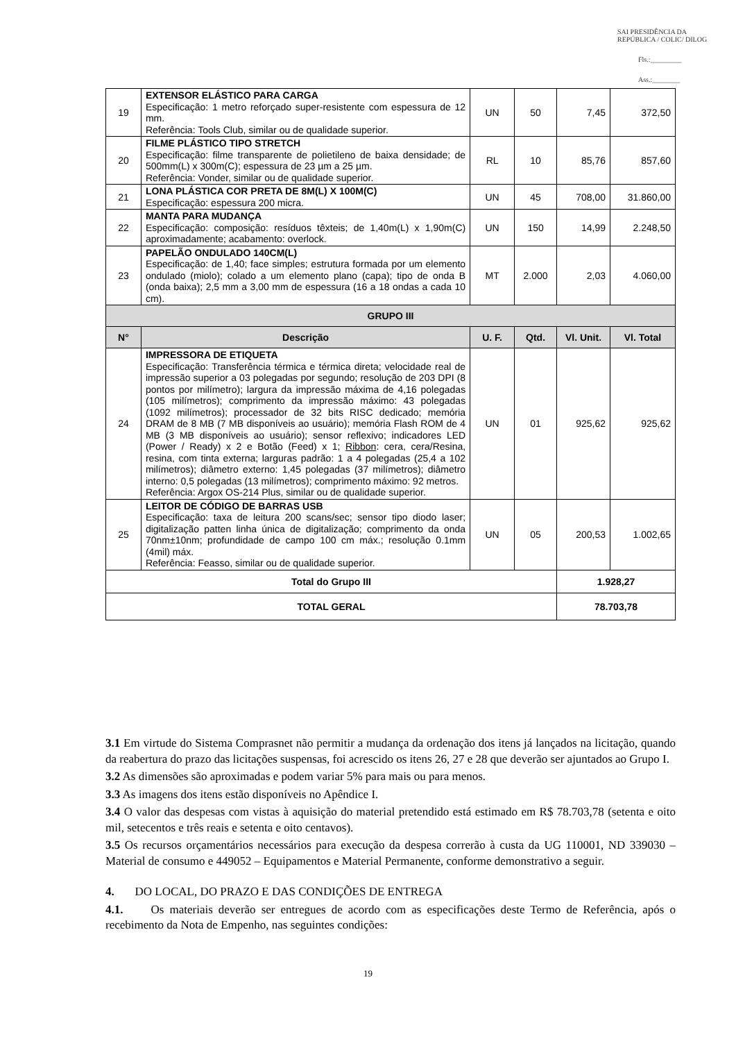SAI PRESIDÊNCIA DA REPÚBLICA / COLIC/ DILOG
Fls.:_________
Ass.:________
| 19 | EXTENSOR ELÁSTICO PARA CARGA Especificação: 1 metro reforçado super-resistente com espessura de 12 mm. Referência: Tools Club, similar ou de qualidade superior. | UN | 50 | 7,45 | 372,50 |
| 20 | FILME PLÁSTICO TIPO STRETCH Especificação: filme transparente de polietileno de baixa densidade; de 500mm(L) x 300m(C); espessura de 23 µm a 25 µm. Referência: Vonder, similar ou de qualidade superior. | RL | 10 | 85,76 | 857,60 |
| 21 | LONA PLÁSTICA COR PRETA DE 8M(L) X 100M(C) Especificação: espessura 200 micra. | UN | 45 | 708,00 | 31.860,00 |
| 22 | MANTA PARA MUDANÇA Especificação: composição: resíduos têxteis; de 1,40m(L) x 1,90m(C) aproximadamente; acabamento: overlock. | UN | 150 | 14,99 | 2.248,50 |
| 23 | PAPELÃO ONDULADO 140CM(L) Especificação: de 1,40; face simples; estrutura formada por um elemento ondulado (miolo); colado a um elemento plano (capa); tipo de onda B (onda baixa); 2,5 mm a 3,00 mm de espessura (16 a 18 ondas a cada 10 cm). | MT | 2.000 | 2,03 | 4.060,00 |
| GRUPO III | | | | | |
| N° | Descrição | U. F. | Qtd. | Vl. Unit. | Vl. Total |
| 24 | IMPRESSORA DE ETIQUETA Especificação: Transferência térmica e térmica direta; velocidade real de impressão superior a 03 polegadas por segundo; resolução de 203 DPI (8 pontos por milímetro); largura da impressão máxima de 4,16 polegadas (105 milímetros); comprimento da impressão máximo: 43 polegadas (1092 milímetros); processador de 32 bits RISC dedicado; memória DRAM de 8 MB (7 MB disponíveis ao usuário); memória Flash ROM de 4 MB (3 MB disponíveis ao usuário); sensor reflexivo; indicadores LED (Power / Ready) x 2 e Botão (Feed) x 1; Ribbon : cera, cera/Resina, resina, com tinta externa; larguras padrão: 1 a 4 polegadas (25,4 a 102 milímetros); diâmetro externo: 1,45 polegadas (37 milímetros); diâmetro interno: 0,5 polegadas (13 milímetros); comprimento máximo: 92 metros. Referência: Argox OS-214 Plus, similar ou de qualidade superior. | UN | 01 | 925,62 | 925,62 |
| 25 | LEITOR DE CÓDIGO DE BARRAS USB Especificação: taxa de leitura 200 scans/sec; sensor tipo diodo laser; digitalização patten linha única de digitalização; comprimento da onda 70nm±10nm; profundidade de campo 100 cm máx.; resolução 0.1mm (4mil) máx. Referência: Feasso, similar ou de qualidade superior. | UN | 05 | 200,53 | 1.002,65 |
| Total do Grupo III | | | | 1.928,27 | |
| TOTAL GERAL | | | | 78.703,78 | |
3.1 Em virtude do Sistema Comprasnet não permitir a mudança da ordenação dos itens já lançados na licitação, quando da reabertura do prazo das licitações suspensas, foi acrescido os itens 26, 27 e 28 que deverão ser ajuntados ao Grupo I.
3.2 As dimensões são aproximadas e podem variar 5% para mais ou para menos.
3.3 As imagens dos itens estão disponíveis no Apêndice I.
3.4 O valor das despesas com vistas à aquisição do material pretendido está estimado em R$ 78.703,78 (setenta e oito mil, setecentos e três reais e setenta e oito centavos).
3.5 Os recursos orçamentários necessários para execução da despesa correrão à custa da UG 110001, ND 339030 – Material de consumo e 449052 – Equipamentos e Material Permanente, conforme demonstrativo a seguir.
4. DO LOCAL, DO PRAZO E DAS CONDIÇÕES DE ENTREGA
4.1. Os materiais deverão ser entregues de acordo com as especificações deste Termo de Referência, após o recebimento da Nota de Empenho, nas seguintes condições:
19